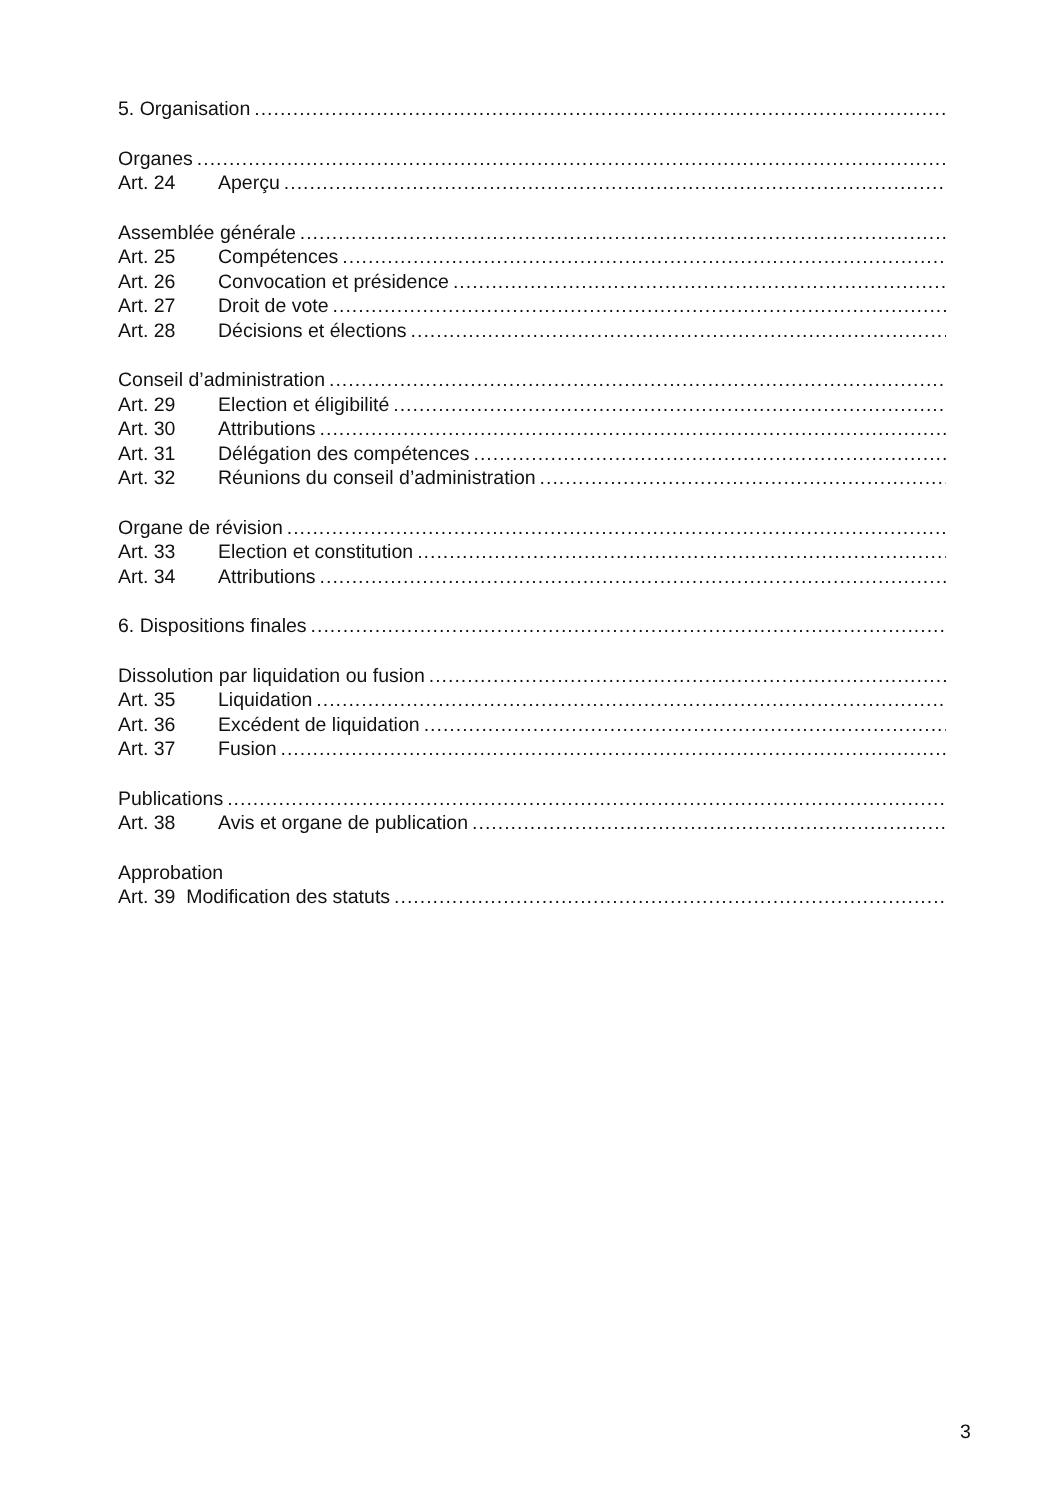5. Organisation
Organes
Art. 24 Aperçu
Assemblée générale
Art. 25 Compétences
Art. 26 Convocation et présidence
Art. 27 Droit de vote
Art. 28 Décisions et élections
Conseil d’administration
Art. 29 Election et éligibilité
Art. 30 Attributions
Art. 31 Délégation des compétences
Art. 32 Réunions du conseil d’administration
Organe de révision
Art. 33 Election et constitution
Art. 34 Attributions
6. Dispositions finales
Dissolution par liquidation ou fusion
Art. 35 Liquidation
Art. 36 Excédent de liquidation
Art. 37 Fusion
Publications
Art. 38 Avis et organe de publication
Approbation
Art. 39 Modification des statuts
3